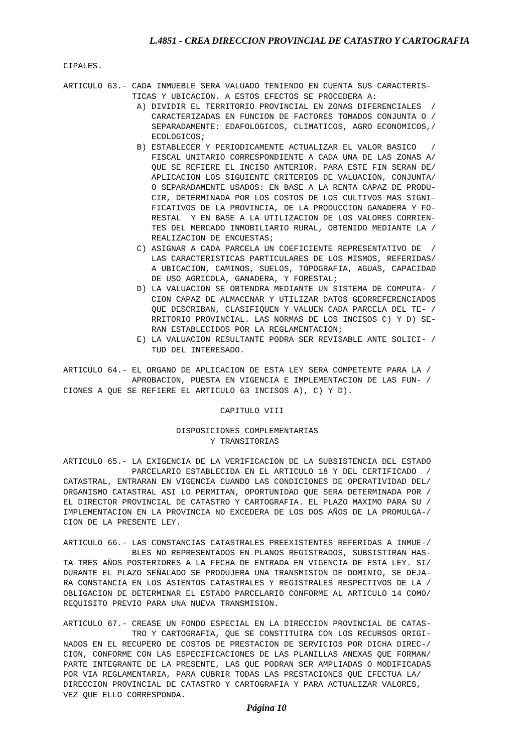L.4851 - CREA DIRECCION PROVINCIAL DE CATASTRO Y CARTOGRAFIA
CIPALES.

ARTICULO 63.- CADA INMUEBLE SERA VALUADO TENIENDO EN CUENTA SUS CARACTERIS-
              TICAS Y UBICACION. A ESTOS EFECTOS SE PROCEDERA A:
               A) DIVIDIR EL TERRITORIO PROVINCIAL EN ZONAS DIFERENCIALES  /
                  CARACTERIZADAS EN FUNCION DE FACTORES TOMADOS CONJUNTA O /
                  SEPARADAMENTE: EDAFOLOGICOS, CLIMATICOS, AGRO ECONOMICOS,/
                  ECOLOGICOS;
               B) ESTABLECER Y PERIODICAMENTE ACTUALIZAR EL VALOR BASICO   /
                  FISCAL UNITARIO CORRESPONDIENTE A CADA UNA DE LAS ZONAS A/
                  QUE SE REFIERE EL INCISO ANTERIOR. PARA ESTE FIN SERAN DE/
                  APLICACION LOS SIGUIENTE CRITERIOS DE VALUACION, CONJUNTA/
                  O SEPARADAMENTE USADOS: EN BASE A LA RENTA CAPAZ DE PRODU-
                  CIR, DETERMINADA POR LOS COSTOS DE LOS CULTIVOS MAS SIGNI-
                  FICATIVOS DE LA PROVINCIA, DE LA PRODUCCION GANADERA Y FO-
                  RESTAL  Y EN BASE A LA UTILIZACION DE LOS VALORES CORRIEN-
                  TES DEL MERCADO INMOBILIARIO RURAL, OBTENIDO MEDIANTE LA /
                  REALIZACION DE ENCUESTAS;
               C) ASIGNAR A CADA PARCELA UN COEFICIENTE REPRESENTATIVO DE  /
                  LAS CARACTERISTICAS PARTICULARES DE LOS MISMOS, REFERIDAS/
                  A UBICACION, CAMINOS, SUELOS, TOPOGRAFIA, AGUAS, CAPACIDAD
                  DE USO AGRICOLA, GANADERA, Y FORESTAL;
               D) LA VALUACION SE OBTENDRA MEDIANTE UN SISTEMA DE COMPUTA- /
                  CION CAPAZ DE ALMACENAR Y UTILIZAR DATOS GEORREFERENCIADOS
                  QUE DESCRIBAN, CLASIFIQUEN Y VALUEN CADA PARCELA DEL TE- /
                  RRITORIO PROVINCIAL. LAS NORMAS DE LOS INCISOS C) Y D) SE-
                  RAN ESTABLECIDOS POR LA REGLAMENTACION;
               E) LA VALUACION RESULTANTE PODRA SER REVISABLE ANTE SOLICI- /
                  TUD DEL INTERESADO.

ARTICULO 64.- EL ORGANO DE APLICACION DE ESTA LEY SERA COMPETENTE PARA LA /
              APROBACION, PUESTA EN VIGENCIA E IMPLEMENTACION DE LAS FUN- /
CIONES A QUE SE REFIERE EL ARTICULO 63 INCISOS A), C) Y D).

                                CAPITULO VIII

                       DISPOSICIONES COMPLEMENTARIAS
                              Y TRANSITORIAS

ARTICULO 65.- LA EXIGENCIA DE LA VERIFICACION DE LA SUBSISTENCIA DEL ESTADO
              PARCELARIO ESTABLECIDA EN EL ARTICULO 18 Y DEL CERTIFICADO  /
CATASTRAL, ENTRARAN EN VIGENCIA CUANDO LAS CONDICIONES DE OPERATIVIDAD DEL/
ORGANISMO CATASTRAL ASI LO PERMITAN, OPORTUNIDAD QUE SERA DETERMINADA POR /
EL DIRECTOR PROVINCIAL DE CATASTRO Y CARTOGRAFIA. EL PLAZO MAXIMO PARA SU /
IMPLEMENTACION EN LA PROVINCIA NO EXCEDERA DE LOS DOS AÑOS DE LA PROMULGA-/
CION DE LA PRESENTE LEY.

ARTICULO 66.- LAS CONSTANCIAS CATASTRALES PREEXISTENTES REFERIDAS A INMUE-/
              BLES NO REPRESENTADOS EN PLANOS REGISTRADOS, SUBSISTIRAN HAS-
TA TRES AÑOS POSTERIORES A LA FECHA DE ENTRADA EN VIGENCIA DE ESTA LEY. SI/
DURANTE EL PLAZO SEÑALADO SE PRODUJERA UNA TRANSMISION DE DOMINIO, SE DEJA-
RA CONSTANCIA EN LOS ASIENTOS CATASTRALES Y REGISTRALES RESPECTIVOS DE LA /
OBLIGACION DE DETERMINAR EL ESTADO PARCELARIO CONFORME AL ARTICULO 14 COMO/
REQUISITO PREVIO PARA UNA NUEVA TRANSMISION.

ARTICULO 67.- CREASE UN FONDO ESPECIAL EN LA DIRECCION PROVINCIAL DE CATAS-
              TRO Y CARTOGRAFIA, QUE SE CONSTITUIRA CON LOS RECURSOS ORIGI-
NADOS EN EL RECUPERO DE COSTOS DE PRESTACION DE SERVICIOS POR DICHA DIREC-/
CION, CONFORME CON LAS ESPECIFICACIONES DE LAS PLANILLAS ANEXAS QUE FORMAN/
PARTE INTEGRANTE DE LA PRESENTE, LAS QUE PODRAN SER AMPLIADAS O MODIFICADAS
POR VIA REGLAMENTARIA, PARA CUBRIR TODAS LAS PRESTACIONES QUE EFECTUA LA/
DIRECCION PROVINCIAL DE CATASTRO Y CARTOGRAFIA Y PARA ACTUALIZAR VALORES,
VEZ QUE ELLO CORRESPONDA.
Página 10